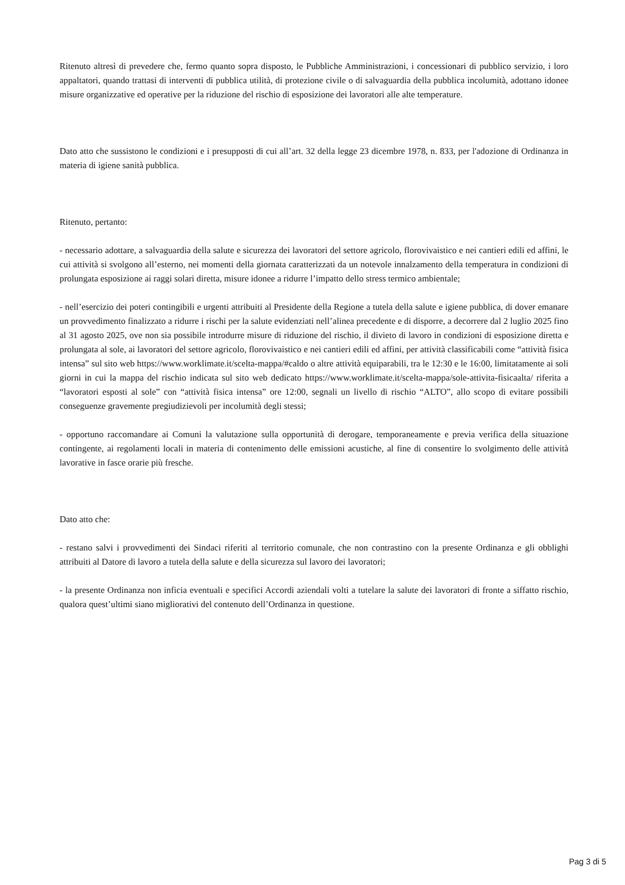Ritenuto altresì di prevedere che, fermo quanto sopra disposto, le Pubbliche Amministrazioni, i concessionari di pubblico servizio, i loro appaltatori, quando trattasi di interventi di pubblica utilità, di protezione civile o di salvaguardia della pubblica incolumità, adottano idonee misure organizzative ed operative per la riduzione del rischio di esposizione dei lavoratori alle alte temperature.
Dato atto che sussistono le condizioni e i presupposti di cui all’art. 32 della legge 23 dicembre 1978, n. 833, per l'adozione di Ordinanza in materia di igiene sanità pubblica.
Ritenuto, pertanto:
- necessario adottare, a salvaguardia della salute e sicurezza dei lavoratori del settore agricolo, florovivaistico e nei cantieri edili ed affini, le cui attività si svolgono all’esterno, nei momenti della giornata caratterizzati da un notevole innalzamento della temperatura in condizioni di prolungata esposizione ai raggi solari diretta, misure idonee a ridurre l’impatto dello stress termico ambientale;
- nell’esercizio dei poteri contingibili e urgenti attribuiti al Presidente della Regione a tutela della salute e igiene pubblica, di dover emanare un provvedimento finalizzato a ridurre i rischi per la salute evidenziati nell’alinea precedente e di disporre, a decorrere dal 2 luglio 2025 fino al 31 agosto 2025, ove non sia possibile introdurre misure di riduzione del rischio, il divieto di lavoro in condizioni di esposizione diretta e prolungata al sole, ai lavoratori del settore agricolo, florovivaistico e nei cantieri edili ed affini, per attività classificabili come “attività fisica intensa” sul sito web https://www.worklimate.it/scelta-mappa/#caldo o altre attività equiparabili, tra le 12:30 e le 16:00, limitatamente ai soli giorni in cui la mappa del rischio indicata sul sito web dedicato https://www.worklimate.it/scelta-mappa/sole-attivita-fisicaalta/ riferita a “lavoratori esposti al sole” con “attività fisica intensa” ore 12:00, segnali un livello di rischio “ALTO”, allo scopo di evitare possibili conseguenze gravemente pregiudizievoli per incolumità degli stessi;
- opportuno raccomandare ai Comuni la valutazione sulla opportunità di derogare, temporaneamente e previa verifica della situazione contingente, ai regolamenti locali in materia di contenimento delle emissioni acustiche, al fine di consentire lo svolgimento delle attività lavorative in fasce orarie più fresche.
Dato atto che:
- restano salvi i provvedimenti dei Sindaci riferiti al territorio comunale, che non contrastino con la presente Ordinanza e gli obblighi attribuiti al Datore di lavoro a tutela della salute e della sicurezza sul lavoro dei lavoratori;
- la presente Ordinanza non inficia eventuali e specifici Accordi aziendali volti a tutelare la salute dei lavoratori di fronte a siffatto rischio, qualora quest’ultimi siano migliorativi del contenuto dell’Ordinanza in questione.
Pag 3 di 5